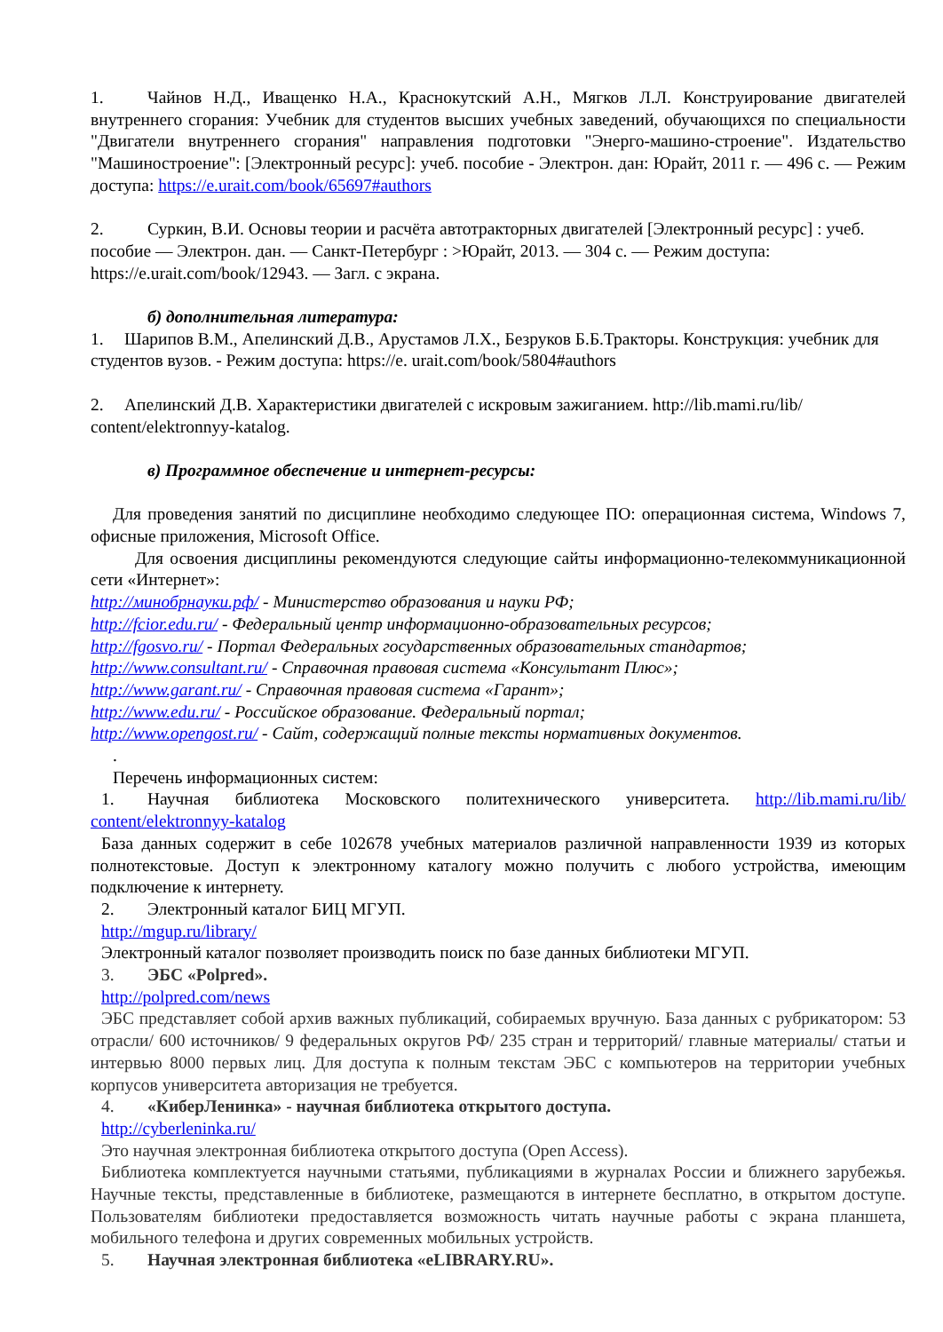1. Чайнов Н.Д., Иващенко Н.А., Краснокутский А.Н., Мягков Л.Л. Конструирование двигателей внутреннего сгорания: Учебник для студентов высших учебных заведений, обучающихся по специальности "Двигатели внутреннего сгорания" направления подготовки "Энерго-машино-строение". Издательство "Машиностроение": [Электронный ресурс]: учеб. пособие - Электрон. дан: Юрайт, 2011 г. — 496 с. — Режим доступа: https://e.urait.com/book/65697#authors
2. Суркин, В.И. Основы теории и расчёта автотракторных двигателей [Электронный ресурс] : учеб. пособие — Электрон. дан. — Санкт-Петербург : >Юрайт, 2013. — 304 с. — Режим доступа: https://e.urait.com/book/12943. — Загл. с экрана.
б) дополнительная литература:
1. Шарипов В.М., Апелинский Д.В., Арустамов Л.Х., Безруков Б.Б.Тракторы. Конструкция: учебник для студентов вузов. - Режим доступа: https://e. urait.com/book/5804#authors
2. Апелинский Д.В. Характеристики двигателей с искровым зажиганием. http://lib.mami.ru/lib/ content/elektronnyy-katalog.
в) Программное обеспечение и интернет-ресурсы:
Для проведения занятий по дисциплине необходимо следующее ПО: операционная система, Windows 7, офисные приложения, Microsoft Office.
Для освоения дисциплины рекомендуются следующие сайты информационно-телекоммуникационной сети «Интернет»:
http://минобрнауки.рф/ - Министерство образования и науки РФ;
http://fcior.edu.ru/ - Федеральный центр информационно-образовательных ресурсов;
http://fgosvo.ru/ - Портал Федеральных государственных образовательных стандартов;
http://www.consultant.ru/ - Справочная правовая система «Консультант Плюс»;
http://www.garant.ru/ - Справочная правовая система «Гарант»;
http://www.edu.ru/ - Российское образование. Федеральный портал;
http://www.opengost.ru/ - Сайт, содержащий полные тексты нормативных документов.
.
Перечень информационных систем:
1. Научная библиотека Московского политехнического университета. http://lib.mami.ru/lib/ content/elektronnyy-katalog
База данных содержит в себе 102678 учебных материалов различной направленности 1939 из которых полнотекстовые. Доступ к электронному каталогу можно получить с любого устройства, имеющим подключение к интернету.
2. Электронный каталог БИЦ МГУП.
http://mgup.ru/library/
Электронный каталог позволяет производить поиск по базе данных библиотеки МГУП.
3. ЭБС «Polpred».
http://polpred.com/news
ЭБС представляет собой архив важных публикаций, собираемых вручную. База данных с рубрикатором: 53 отрасли/ 600 источников/ 9 федеральных округов РФ/ 235 стран и территорий/ главные материалы/ статьи и интервью 8000 первых лиц. Для доступа к полным текстам ЭБС с компьютеров на территории учебных корпусов университета авторизация не требуется.
4. «КиберЛенинка» - научная библиотека открытого доступа.
http://cyberleninka.ru/
Это научная электронная библиотека открытого доступа (Open Access).
Библиотека комплектуется научными статьями, публикациями в журналах России и ближнего зарубежья. Научные тексты, представленные в библиотеке, размещаются в интернете бесплатно, в открытом доступе. Пользователям библиотеки предоставляется возможность читать научные работы с экрана планшета, мобильного телефона и других современных мобильных устройств.
5. Научная электронная библиотека «eLIBRARY.RU».